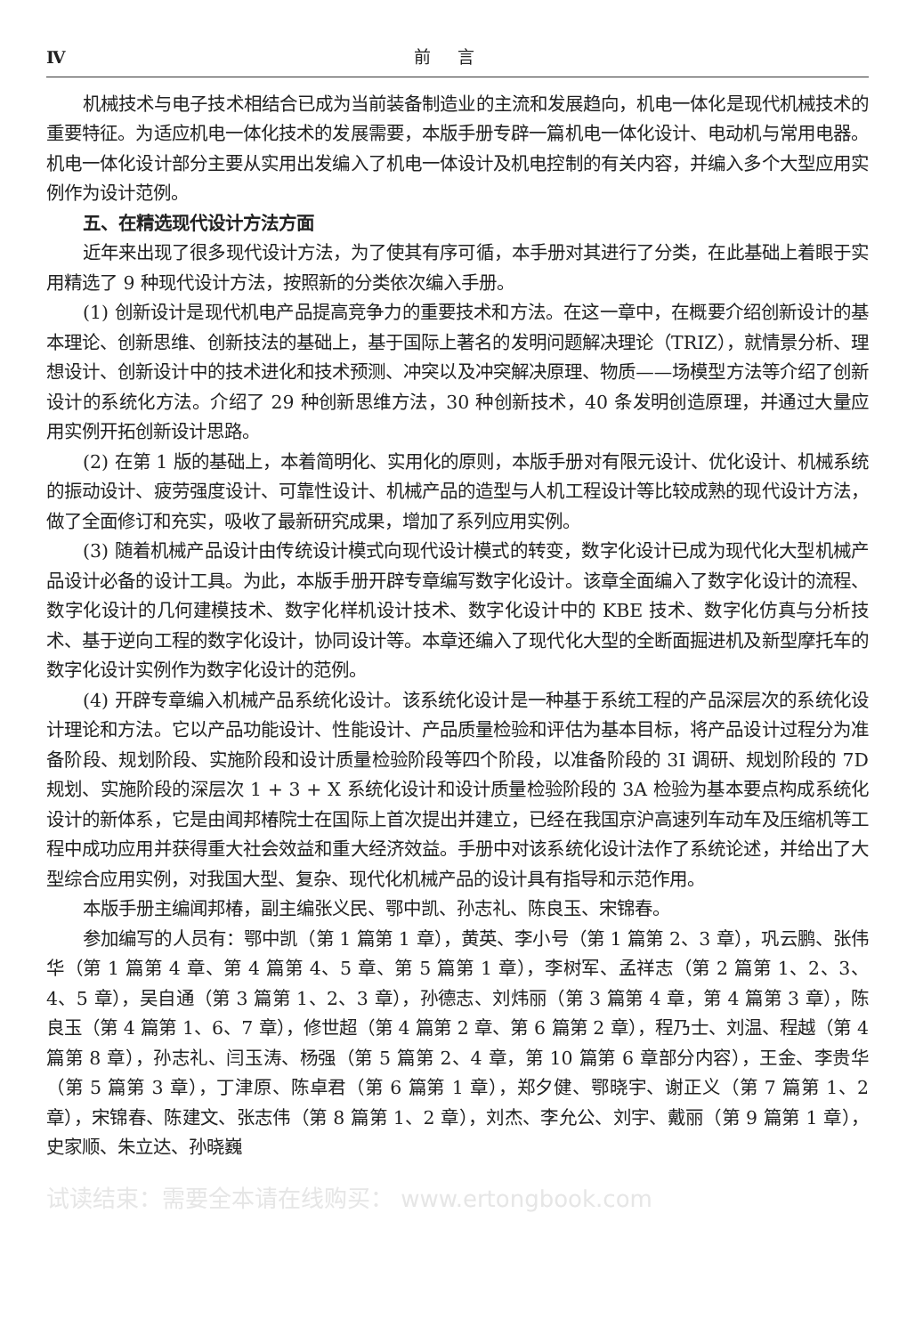Ⅳ 前言
机械技术与电子技术相结合已成为当前装备制造业的主流和发展趋向，机电一体化是现代机械技术的重要特征。为适应机电一体化技术的发展需要，本版手册专辟一篇机电一体化设计、电动机与常用电器。机电一体化设计部分主要从实用出发编入了机电一体设计及机电控制的有关内容，并编入多个大型应用实例作为设计范例。
五、在精选现代设计方法方面
近年来出现了很多现代设计方法，为了使其有序可循，本手册对其进行了分类，在此基础上着眼于实用精选了 9 种现代设计方法，按照新的分类依次编入手册。
(1) 创新设计是现代机电产品提高竞争力的重要技术和方法。在这一章中，在概要介绍创新设计的基本理论、创新思维、创新技法的基础上，基于国际上著名的发明问题解决理论（TRIZ），就情景分析、理想设计、创新设计中的技术进化和技术预测、冲突以及冲突解决原理、物质——场模型方法等介绍了创新设计的系统化方法。介绍了 29 种创新思维方法，30 种创新技术，40 条发明创造原理，并通过大量应用实例开拓创新设计思路。
(2) 在第 1 版的基础上，本着简明化、实用化的原则，本版手册对有限元设计、优化设计、机械系统的振动设计、疲劳强度设计、可靠性设计、机械产品的造型与人机工程设计等比较成熟的现代设计方法，做了全面修订和充实，吸收了最新研究成果，增加了系列应用实例。
(3) 随着机械产品设计由传统设计模式向现代设计模式的转变，数字化设计已成为现代化大型机械产品设计必备的设计工具。为此，本版手册开辟专章编写数字化设计。该章全面编入了数字化设计的流程、数字化设计的几何建模技术、数字化样机设计技术、数字化设计中的 KBE 技术、数字化仿真与分析技术、基于逆向工程的数字化设计，协同设计等。本章还编入了现代化大型的全断面掘进机及新型摩托车的数字化设计实例作为数字化设计的范例。
(4) 开辟专章编入机械产品系统化设计。该系统化设计是一种基于系统工程的产品深层次的系统化设计理论和方法。它以产品功能设计、性能设计、产品质量检验和评估为基本目标，将产品设计过程分为准备阶段、规划阶段、实施阶段和设计质量检验阶段等四个阶段，以准备阶段的 3I 调研、规划阶段的 7D 规划、实施阶段的深层次 1 + 3 + X 系统化设计和设计质量检验阶段的 3A 检验为基本要点构成系统化设计的新体系，它是由闻邦椿院士在国际上首次提出并建立，已经在我国京沪高速列车动车及压缩机等工程中成功应用并获得重大社会效益和重大经济效益。手册中对该系统化设计法作了系统论述，并给出了大型综合应用实例，对我国大型、复杂、现代化机械产品的设计具有指导和示范作用。
本版手册主编闻邦椿，副主编张义民、鄂中凯、孙志礼、陈良玉、宋锦春。
参加编写的人员有：鄂中凯（第 1 篇第 1 章），黄英、李小号（第 1 篇第 2、3 章），巩云鹏、张伟华（第 1 篇第 4 章、第 4 篇第 4、5 章、第 5 篇第 1 章），李树军、孟祥志（第 2 篇第 1、2、3、4、5 章），吴自通（第 3 篇第 1、2、3 章），孙德志、刘炜丽（第 3 篇第 4 章，第 4 篇第 3 章），陈良玉（第 4 篇第 1、6、7 章），修世超（第 4 篇第 2 章、第 6 篇第 2 章），程乃士、刘温、程越（第 4 篇第 8 章），孙志礼、闫玉涛、杨强（第 5 篇第 2、4 章，第 10 篇第 6 章部分内容），王金、李贵华（第 5 篇第 3 章），丁津原、陈卓君（第 6 篇第 1 章），郑夕健、鄂晓宇、谢正义（第 7 篇第 1、2 章），宋锦春、陈建文、张志伟（第 8 篇第 1、2 章），刘杰、李允公、刘宇、戴丽（第 9 篇第 1 章），史家顺、朱立达、孙晓巍
试读结束：需要全本请在线购买： www.ertongbook.com